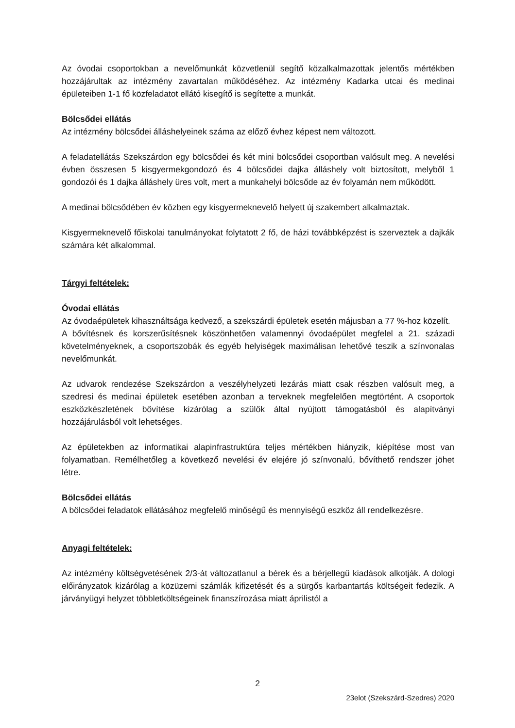Az óvodai csoportokban a nevelőmunkát közvetlenül segítő közalkalmazottak jelentős mértékben hozzájárultak az intézmény zavartalan működéséhez. Az intézmény Kadarka utcai és medinai épületeiben 1-1 fő közfeladatot ellátó kisegítő is segítette a munkát.
Bölcsődei ellátás
Az intézmény bölcsődei álláshelyeinek száma az előző évhez képest nem változott.
A feladatellátás Szekszárdon egy bölcsődei és két mini bölcsődei csoportban valósult meg. A nevelési évben összesen 5 kisgyermekgondozó és 4 bölcsődei dajka álláshely volt biztosított, melyből 1 gondozói és 1 dajka álláshely üres volt, mert a munkahelyi bölcsőde az év folyamán nem működött.
A medinai bölcsődében év közben egy kisgyermeknevelő helyett új szakembert alkalmaztak.
Kisgyermeknevelő főiskolai tanulmányokat folytatott 2 fő, de házi továbbképzést is szerveztek a dajkák számára két alkalommal.
Tárgyi feltételek:
Óvodai ellátás
Az óvodaépületek kihasználtsága kedvező, a szekszárdi épületek esetén májusban a 77 %-hoz közelít.
A bővítésnek és korszerűsítésnek köszönhetően valamennyi óvodaépület megfelel a 21. századi követelményeknek, a csoportszobák és egyéb helyiségek maximálisan lehetővé teszik a színvonalas nevelőmunkát.
Az udvarok rendezése Szekszárdon a veszélyhelyzeti lezárás miatt csak részben valósult meg, a szedresi és medinai épületek esetében azonban a terveknek megfelelően megtörtént. A csoportok eszközkészletének bővítése kizárólag a szülők által nyújtott támogatásból és alapítványi hozzájárulásból volt lehetséges.
Az épületekben az informatikai alapinfrastruktúra teljes mértékben hiányzik, kiépítése most van folyamatban. Remélhetőleg a következő nevelési év elejére jó színvonalú, bővíthető rendszer jöhet létre.
Bölcsődei ellátás
A bölcsődei feladatok ellátásához megfelelő minőségű és mennyiségű eszköz áll rendelkezésre.
Anyagi feltételek:
Az intézmény költségvetésének 2/3-át változatlanul a bérek és a bérjellegű kiadások alkotják. A dologi előirányzatok kizárólag a közüzemi számlák kifizetését és a sürgős karbantartás költségeit fedezik. A járványügyi helyzet többletköltségeinek finanszírozása miatt áprilistól a
2
23elot (Szekszárd-Szedres) 2020